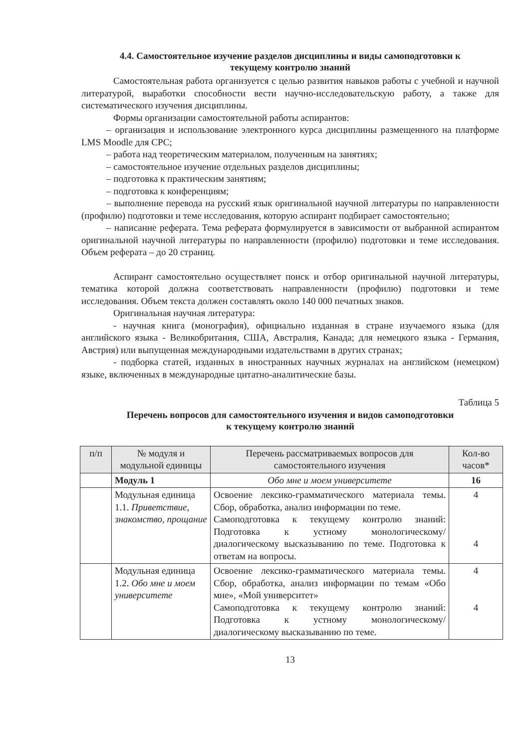4.4. Самостоятельное изучение разделов дисциплины и виды самоподготовки к
текущему контролю знаний
Самостоятельная работа организуется с целью развития навыков работы с учебной и научной литературой, выработки способности вести научно-исследовательскую работу, а также для систематического изучения дисциплины.
Формы организации самостоятельной работы аспирантов:
– организация и использование электронного курса дисциплины размещенного на платформе LMS Moodle для СРС;
– работа над теоретическим материалом, полученным на занятиях;
– самостоятельное изучение отдельных разделов дисциплины;
– подготовка к практическим занятиям;
– подготовка к конференциям;
– выполнение перевода на русский язык оригинальной научной литературы по направленности (профилю) подготовки и теме исследования, которую аспирант подбирает самостоятельно;
– написание реферата. Тема реферата формулируется в зависимости от выбранной аспирантом оригинальной научной литературы по направленности (профилю) подготовки и теме исследования. Объем реферата – до 20 страниц.
Аспирант самостоятельно осуществляет поиск и отбор оригинальной научной литературы, тематика которой должна соответствовать направленности (профилю) подготовки и теме исследования. Объем текста должен составлять около 140 000 печатных знаков.
Оригинальная научная литература:
- научная книга (монография), официально изданная в стране изучаемого языка (для английского языка - Великобритания, США, Австралия, Канада; для немецкого языка - Германия, Австрия) или выпущенная международными издательствами в других странах;
- подборка статей, изданных в иностранных научных журналах на английском (немецком) языке, включенных в международные цитатно-аналитические базы.
Таблица 5
Перечень вопросов для самостоятельного изучения и видов самоподготовки
к текущему контролю знаний
| п/п | № модуля и модульной единицы | Перечень рассматриваемых вопросов для самостоятельного изучения | Кол-во часов* |
| --- | --- | --- | --- |
| | Модуль 1 | Обо мне и моем университете | 16 |
| | Модульная единица 1.1. Приветствие, знакомство, прощание | Освоение лексико-грамматического материала темы. Сбор, обработка, анализ информации по теме. Самоподготовка к текущему контролю знаний: Подготовка к устному монологическому/ диалогическому высказыванию по теме. Подготовка к ответам на вопросы. | 4 4 |
| | Модульная единица 1.2. Обо мне и моем университете | Освоение лексико-грамматического материала темы. Сбор, обработка, анализ информации по темам «Обо мне», «Мой университет» Самоподготовка к текущему контролю знаний: Подготовка к устному монологическому/ диалогическому высказыванию по теме. | 4 4 |
13